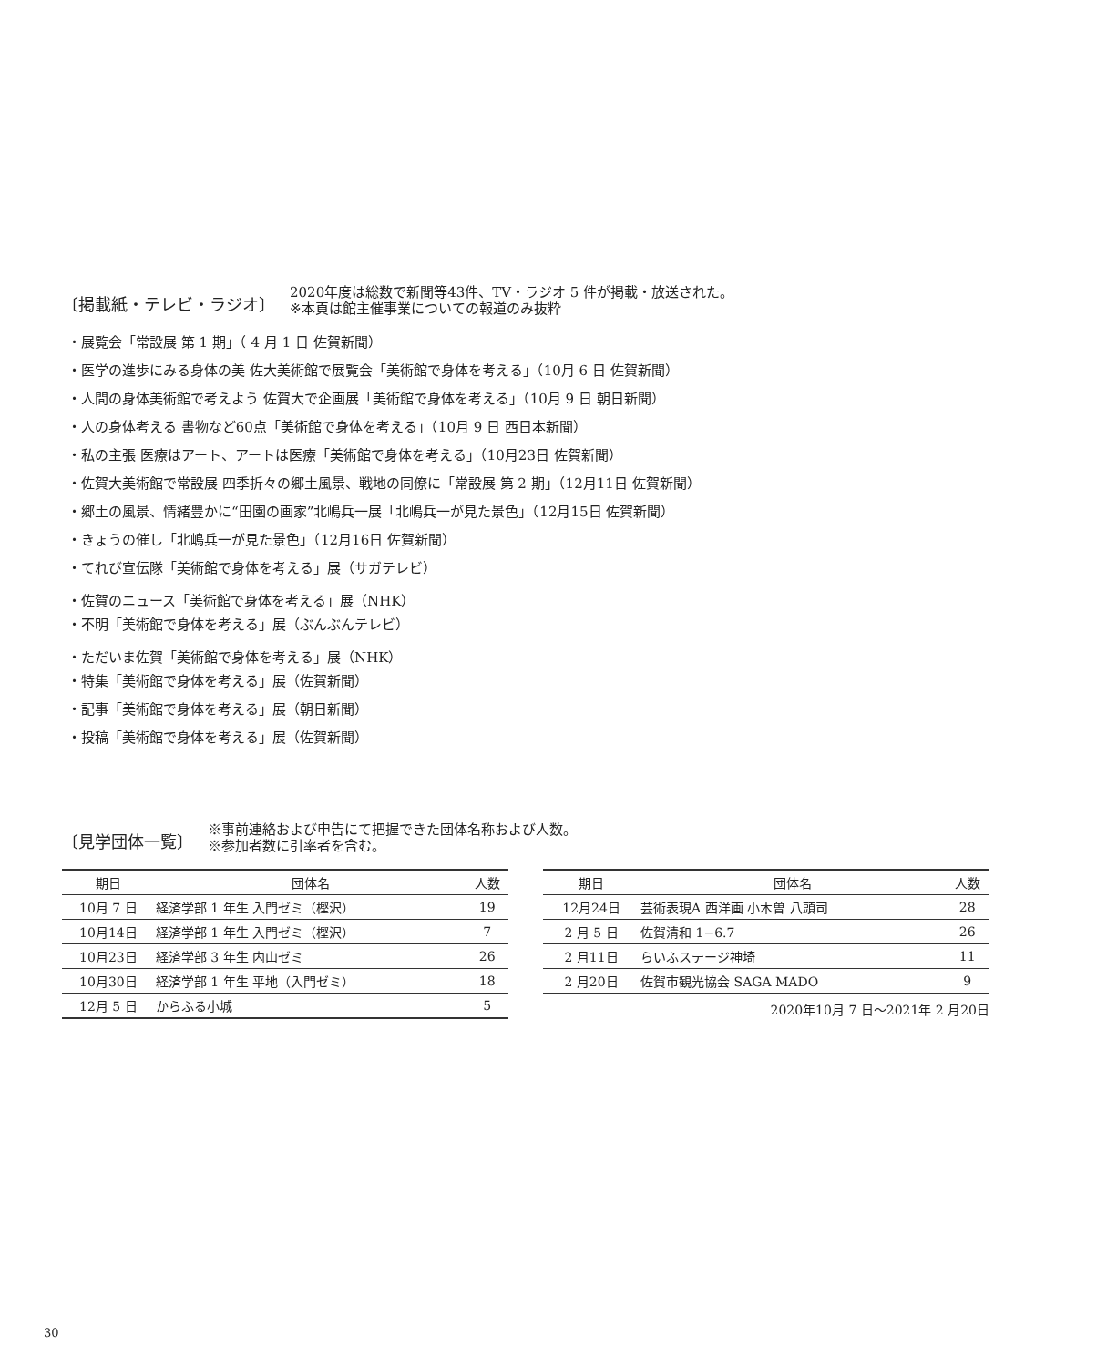〔掲載紙・テレビ・ラジオ〕
2020年度は総数で新聞等43件、TV・ラジオ 5 件が掲載・放送された。
※本頁は館主催事業についての報道のみ抜粋
・展覧会「常設展 第 1 期」（ 4 月 1 日 佐賀新聞）
・医学の進歩にみる身体の美 佐大美術館で展覧会「美術館で身体を考える」（10月 6 日 佐賀新聞）
・人間の身体美術館で考えよう 佐賀大で企画展「美術館で身体を考える」（10月 9 日 朝日新聞）
・人の身体考える 書物など60点「美術館で身体を考える」（10月 9 日 西日本新聞）
・私の主張 医療はアート、アートは医療「美術館で身体を考える」（10月23日 佐賀新聞）
・佐賀大美術館で常設展 四季折々の郷土風景、戦地の同僚に「常設展 第 2 期」（12月11日 佐賀新聞）
・郷土の風景、情緒豊かに“田園の画家”北嶋兵一展「北嶋兵一が見た景色」（12月15日 佐賀新聞）
・きょうの催し「北嶋兵一が見た景色」（12月16日 佐賀新聞）
・てれび宣伝隊「美術館で身体を考える」展（サガテレビ）
・佐賀のニュース「美術館で身体を考える」展（NHK）
・不明「美術館で身体を考える」展（ぶんぶんテレビ）
・ただいま佐賀「美術館で身体を考える」展（NHK）
・特集「美術館で身体を考える」展（佐賀新聞）
・記事「美術館で身体を考える」展（朝日新聞）
・投稿「美術館で身体を考える」展（佐賀新聞）
〔見学団体一覧〕
※事前連絡および申告にて把握できた団体名称および人数。
※参加者数に引率者を含む。
| 期日 | 団体名 | 人数 |
| --- | --- | --- |
| 10月 7 日 | 経済学部 1 年生 入門ゼミ（樫沢） | 19 |
| 10月14日 | 経済学部 1 年生 入門ゼミ（樫沢） | 7 |
| 10月23日 | 経済学部 3 年生 内山ゼミ | 26 |
| 10月30日 | 経済学部 1 年生 平地（入門ゼミ） | 18 |
| 12月 5 日 | からふる小城 | 5 |
| 期日 | 団体名 | 人数 |
| --- | --- | --- |
| 12月24日 | 芸術表現A 西洋画 小木曽 八頭司 | 28 |
| 2 月 5 日 | 佐賀清和 1−6.7 | 26 |
| 2 月11日 | らいふステージ神埼 | 11 |
| 2 月20日 | 佐賀市観光協会 SAGA MADO | 9 |
2020年10月 7 日〜2021年 2 月20日
30